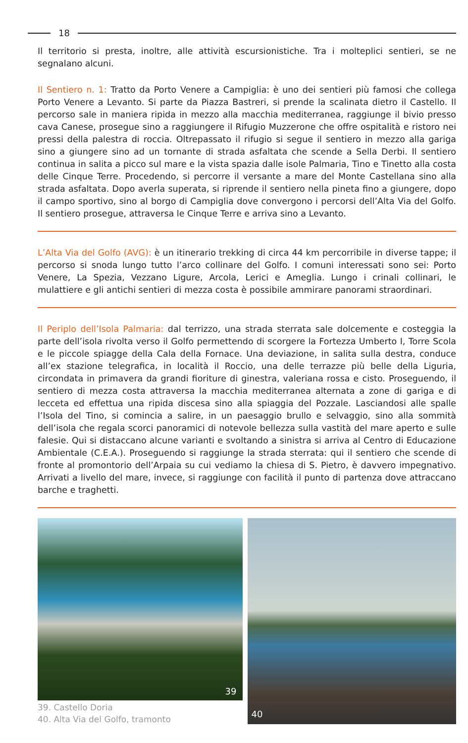18
Il territorio si presta, inoltre, alle attività escursionistiche. Tra i molteplici sentieri, se ne segnalano alcuni.
Il Sentiero n. 1: Tratto da Porto Venere a Campiglia: è uno dei sentieri più famosi che collega Porto Venere a Levanto. Si parte da Piazza Bastreri, si prende la scalinata dietro il Castello. Il percorso sale in maniera ripida in mezzo alla macchia mediterranea, raggiunge il bivio presso cava Canese, prosegue sino a raggiungere il Rifugio Muzzerone che offre ospitalità e ristoro nei pressi della palestra di roccia. Oltrepassato il rifugio si segue il sentiero in mezzo alla gariga sino a giungere sino ad un tornante di strada asfaltata che scende a Sella Derbi. Il sentiero continua in salita a picco sul mare e la vista spazia dalle isole Palmaria, Tino e Tinetto alla costa delle Cinque Terre. Procedendo, si percorre il versante a mare del Monte Castellana sino alla strada asfaltata. Dopo averla superata, si riprende il sentiero nella pineta fino a giungere, dopo il campo sportivo, sino al borgo di Campiglia dove convergono i percorsi dell’Alta Via del Golfo. Il sentiero prosegue, attraversa le Cinque Terre e arriva sino a Levanto.
L’Alta Via del Golfo (AVG): è un itinerario trekking di circa 44 km percorribile in diverse tappe; il percorso si snoda lungo tutto l’arco collinare del Golfo. I comuni interessati sono sei: Porto Venere, La Spezia, Vezzano Ligure, Arcola, Lerici e Ameglia. Lungo i crinali collinari, le mulattiere e gli antichi sentieri di mezza costa è possibile ammirare panorami straordinari.
Il Periplo dell’Isola Palmaria: dal terrizzo, una strada sterrata sale dolcemente e costeggia la parte dell’isola rivolta verso il Golfo permettendo di scorgere la Fortezza Umberto I, Torre Scola e le piccole spiagge della Cala della Fornace. Una deviazione, in salita sulla destra, conduce all’ex stazione telegrafica, in località il Roccio, una delle terrazze più belle della Liguria, circondata in primavera da grandi fioriture di ginestra, valeriana rossa e cisto. Proseguendo, il sentiero di mezza costa attraversa la macchia mediterranea alternata a zone di gariga e di lecceta ed effettua una ripida discesa sino alla spiaggia del Pozzale. Lasciandosi alle spalle l’Isola del Tino, si comincia a salire, in un paesaggio brullo e selvaggio, sino alla sommità dell’isola che regala scorci panoramici di notevole bellezza sulla vastità del mare aperto e sulle falesie. Qui si distaccano alcune varianti e svoltando a sinistra si arriva al Centro di Educazione Ambientale (C.E.A.). Proseguendo si raggiunge la strada sterrata: qui il sentiero che scende di fronte al promontorio dell’Arpaia su cui vediamo la chiesa di S. Pietro, è davvero impegnativo. Arrivati a livello del mare, invece, si raggiunge con facilità il punto di partenza dove attraccano barche e traghetti.
39
39. Castello Doria
40. Alta Via del Golfo, tramonto
40